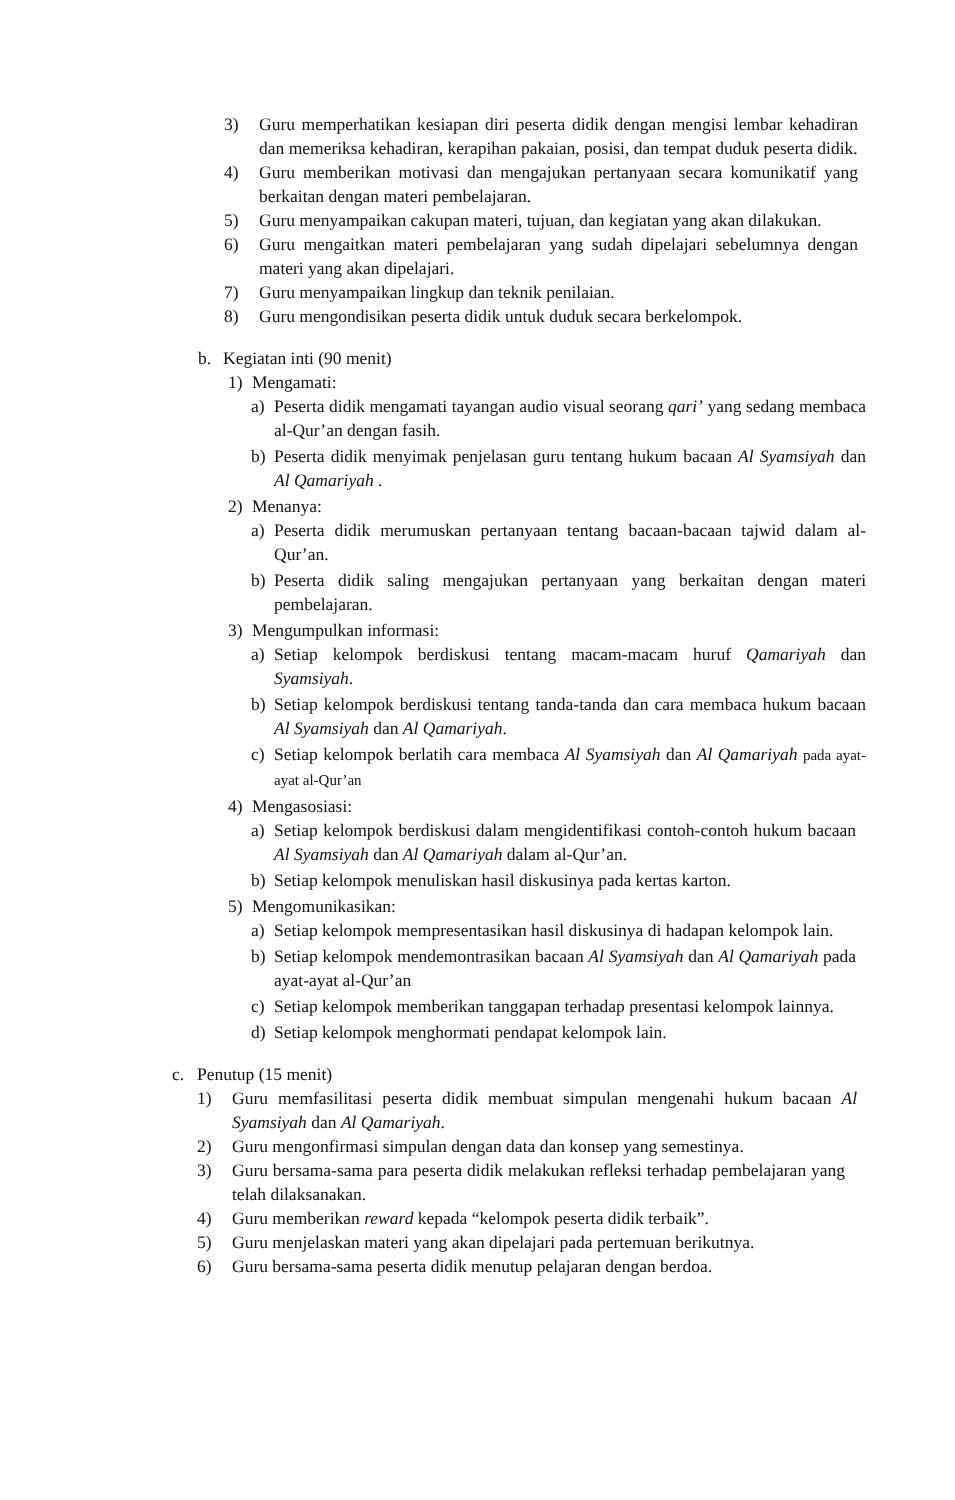3) Guru memperhatikan kesiapan diri peserta didik dengan mengisi lembar kehadiran dan memeriksa kehadiran, kerapihan pakaian, posisi, dan tempat duduk peserta didik.
4) Guru memberikan motivasi dan mengajukan pertanyaan secara komunikatif yang berkaitan dengan materi pembelajaran.
5) Guru menyampaikan cakupan materi, tujuan, dan kegiatan yang akan dilakukan.
6) Guru mengaitkan materi pembelajaran yang sudah dipelajari sebelumnya dengan materi yang akan dipelajari.
7) Guru menyampaikan lingkup dan teknik penilaian.
8) Guru mengondisikan peserta didik untuk duduk secara berkelompok.
b. Kegiatan inti (90 menit)
1) Mengamati:
a) Peserta didik mengamati tayangan audio visual seorang qari’ yang sedang membaca al-Qur’an dengan fasih.
b) Peserta didik menyimak penjelasan guru tentang hukum bacaan Al Syamsiyah dan Al Qamariyah .
2) Menanya:
a) Peserta didik merumuskan pertanyaan tentang bacaan-bacaan tajwid dalam al-Qur’an.
b) Peserta didik saling mengajukan pertanyaan yang berkaitan dengan materi pembelajaran.
3) Mengumpulkan informasi:
a) Setiap kelompok berdiskusi tentang macam-macam huruf Qamariyah dan Syamsiyah.
b) Setiap kelompok berdiskusi tentang tanda-tanda dan cara membaca hukum bacaan Al Syamsiyah dan Al Qamariyah.
c) Setiap kelompok berlatih cara membaca Al Syamsiyah dan Al Qamariyah pada ayat-ayat al-Qur’an
4) Mengasosiasi:
a) Setiap kelompok berdiskusi dalam mengidentifikasi contoh-contoh hukum bacaan Al Syamsiyah dan Al Qamariyah dalam al-Qur’an.
b) Setiap kelompok menuliskan hasil diskusinya pada kertas karton.
5) Mengomunikasikan:
a) Setiap kelompok mempresentasikan hasil diskusinya di hadapan kelompok lain.
b) Setiap kelompok mendemontrasikan bacaan Al Syamsiyah dan Al Qamariyah pada ayat-ayat al-Qur’an
c) Setiap kelompok memberikan tanggapan terhadap presentasi kelompok lainnya.
d) Setiap kelompok menghormati pendapat kelompok lain.
c. Penutup (15 menit)
1) Guru memfasilitasi peserta didik membuat simpulan mengenahi hukum bacaan Al Syamsiyah dan Al Qamariyah.
2) Guru mengonfirmasi simpulan dengan data dan konsep yang semestinya.
3) Guru bersama-sama para peserta didik melakukan refleksi terhadap pembelajaran yang telah dilaksanakan.
4) Guru memberikan reward kepada “kelompok peserta didik terbaik”.
5) Guru menjelaskan materi yang akan dipelajari pada pertemuan berikutnya.
6) Guru bersama-sama peserta didik menutup pelajaran dengan berdoa.